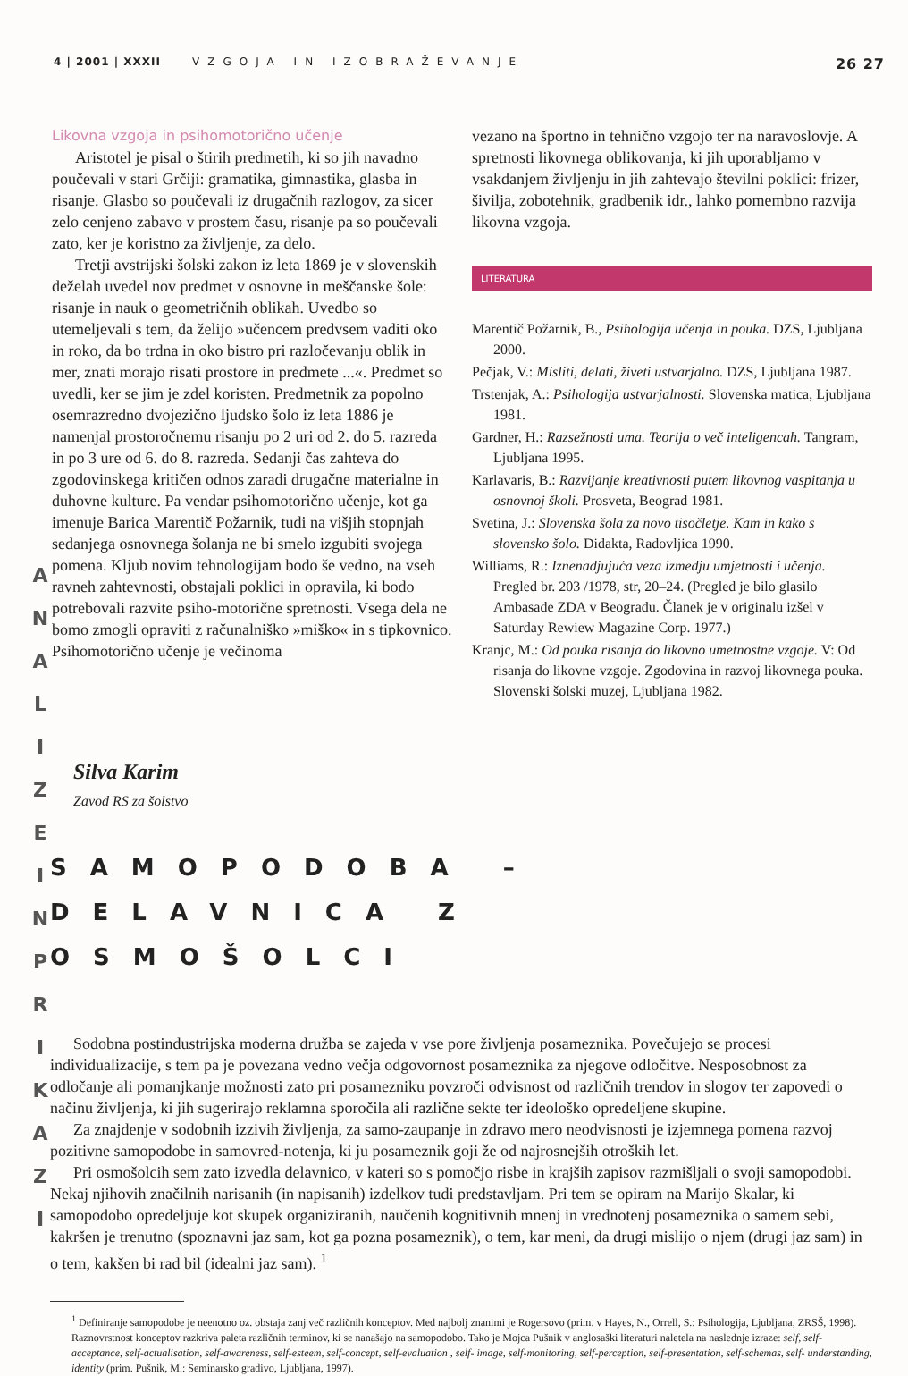4 | 2001 | XXXII VZGOJA IN IZOBRAŽEVANJE 26 27
A
N
A
L
I
Z
E
I
N
P
R
I
K
A
Z
I
Likovna vzgoja in psihomotorično učenje
Aristotel je pisal o štirih predmetih, ki so jih navadno poučevali v stari Grčiji: gramatika, gimnastika, glasba in risanje. Glasbo so poučevali iz drugačnih razlogov, za sicer zelo cenjeno zabavo v prostem času, risanje pa so poučevali zato, ker je koristno za življenje, za delo.
Tretji avstrijski šolski zakon iz leta 1869 je v slovenskih deželah uvedel nov predmet v osnovne in meščanske šole: risanje in nauk o geometričnih oblikah. Uvedbo so utemeljevali s tem, da želijo »učencem predvsem vaditi oko in roko, da bo trdna in oko bistro pri razločevanju oblik in mer, znati morajo risati prostore in predmete ...«. Predmet so uvedli, ker se jim je zdel koristen. Predmetnik za popolno osemrazredno dvojezično ljudsko šolo iz leta 1886 je namenjal prostoročnemu risanju po 2 uri od 2. do 5. razreda in po 3 ure od 6. do 8. razreda. Sedanji čas zahteva do zgodovinskega kritičen odnos zaradi drugačne materialne in duhovne kulture. Pa vendar psihomotorično učenje, kot ga imenuje Barica Marentič Požarnik, tudi na višjih stopnjah sedanjega osnovnega šolanja ne bi smelo izgubiti svojega pomena. Kljub novim tehnologijam bodo še vedno, na vseh ravneh zahtevnosti, obstajali poklici in opravila, ki bodo potrebovali razvite psiho-motorične spretnosti. Vsega dela ne bomo zmogli opraviti z računalniško »miško« in s tipkovnico. Psihomotorično učenje je večinoma
vezano na športno in tehnično vzgojo ter na naravoslovje. A spretnosti likovnega oblikovanja, ki jih uporabljamo v vsakdanjem življenju in jih zahtevajo številni poklici: frizer, šivilja, zobotehnik, gradbenik idr., lahko pomembno razvija likovna vzgoja.
LITERATURA
Marentič Požarnik, B., Psihologija učenja in pouka. DZS, Ljubljana 2000.
Pečjak, V.: Misliti, delati, živeti ustvarjalno. DZS, Ljubljana 1987.
Trstenjak, A.: Psihologija ustvarjalnosti. Slovenska matica, Ljubljana 1981.
Gardner, H.: Razsežnosti uma. Teorija o več inteligencah. Tangram, Ljubljana 1995.
Karlavaris, B.: Razvijanje kreativnosti putem likovnog vaspitanja u osnovnoj školi. Prosveta, Beograd 1981.
Svetina, J.: Slovenska šola za novo tisočletje. Kam in kako s slovensko šolo. Didakta, Radovljica 1990.
Williams, R.: Iznenadjujuća veza izmedju umjetnosti i učenja. Pregled br. 203 /1978, str, 20–24. (Pregled je bilo glasilo Ambasade ZDA v Beogradu. Članek je v originalu izšel v Saturday Rewiew Magazine Corp. 1977.)
Kranjc, M.: Od pouka risanja do likovno umetnostne vzgoje. V: Od risanja do likovne vzgoje. Zgodovina in razvoj likovnega pouka. Slovenski šolski muzej, Ljubljana 1982.
Silva Karim
Zavod RS za šolstvo
SAMOPODOBA –
DELAVNICA Z OSMOŠOLCI
Sodobna postindustrijska moderna družba se zajeda v vse pore življenja posameznika. Povečujejo se procesi individualizacije, s tem pa je povezana vedno večja odgovornost posameznika za njegove odločitve. Nesposobnost za odločanje ali pomanjkanje možnosti zato pri posamezniku povzroči odvisnost od različnih trendov in slogov ter zapovedi o načinu življenja, ki jih sugerirajo reklamna sporočila ali različne sekte ter ideološko opredeljene skupine.
Za znajdenje v sodobnih izzivih življenja, za samo-zaupanje in zdravo mero neodvisnosti je izjemnega pomena razvoj pozitivne samopodobe in samovred-notenja, ki ju posameznik goji že od najrosnejših otroških let.
Pri osmošolcih sem zato izvedla delavnico, v kateri so s pomočjo risbe in krajših zapisov razmišljali o svoji samopodobi. Nekaj njihovih značilnih narisanih (in napisanih) izdelkov tudi predstavljam. Pri tem se opiram na Marijo Skalar, ki samopodobo opredeljuje kot skupek organiziranih, naučenih kognitivnih mnenj in vrednotenj posameznika o samem sebi, kakršen je trenutno (spoznavni jaz sam, kot ga pozna posameznik), o tem, kar meni, da drugi mislijo o njem (drugi jaz sam) in o tem, kakšen bi rad bil (idealni jaz sam). <sup>1</sup>
<sup>1</sup> Definiranje samopodobe je neenotno oz. obstaja zanj več različnih konceptov. Med najbolj znanimi je Rogersovo (prim. v Hayes, N., Orrell, S.: Psihologija, Ljubljana, ZRSŠ, 1998). Raznovrstnost konceptov razkriva paleta različnih terminov, ki se nanašajo na samopodobo. Tako je Mojca Pušnik v anglosaški literaturi naletela na naslednje izraze: self, self-acceptance, self-actualisation, self-awareness, self-esteem, self-concept, self-evaluation , self- image, self-monitoring, self-perception, self-presentation, self-schemas, self- understanding, identity (prim. Pušnik, M.: Seminarsko gradivo, Ljubljana, 1997).